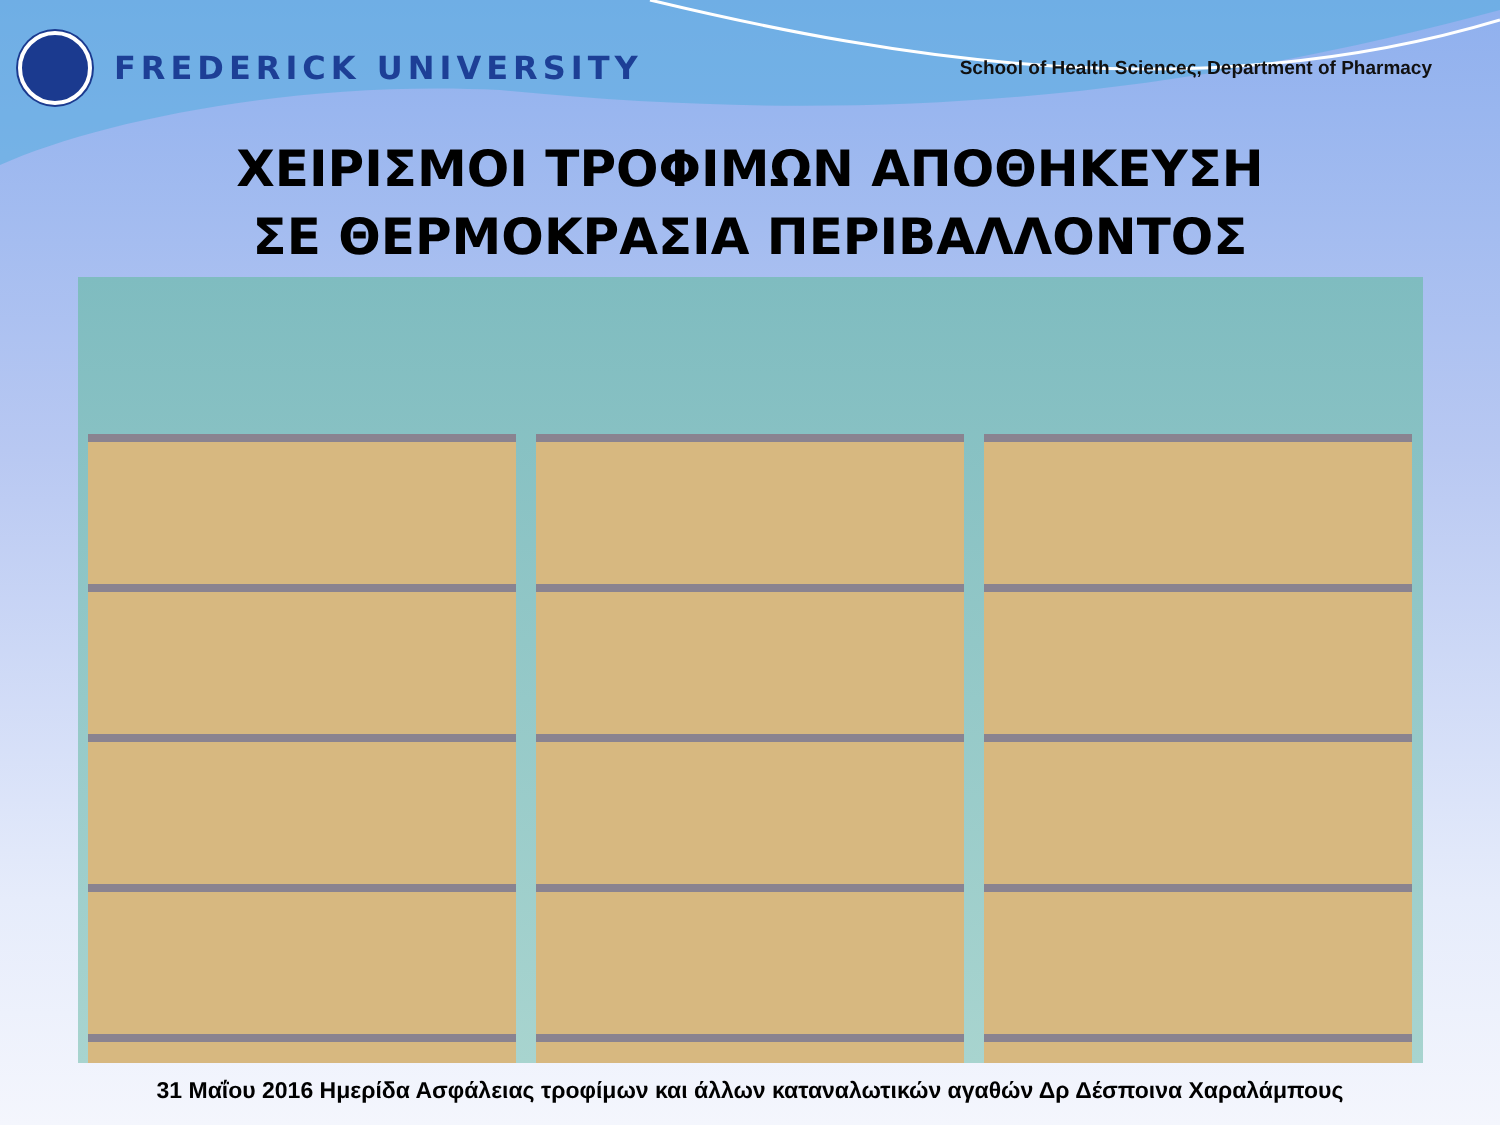FREDERICK UNIVERSITY
School of Health Scienceς, Department of Pharmacy
ΧΕΙΡΙΣΜΟΙ ΤΡΟΦΙΜΩΝ ΑΠΟΘΗΚΕΥΣΗ
ΣΕ ΘΕΡΜΟΚΡΑΣΙΑ ΠΕΡΙΒΑΛΛΟΝΤΟΣ
31 Μαΐου 2016 Ημερίδα Ασφάλειας τροφίμων και άλλων καταναλωτικών αγαθών Δρ Δέσποινα Χαραλάμπους